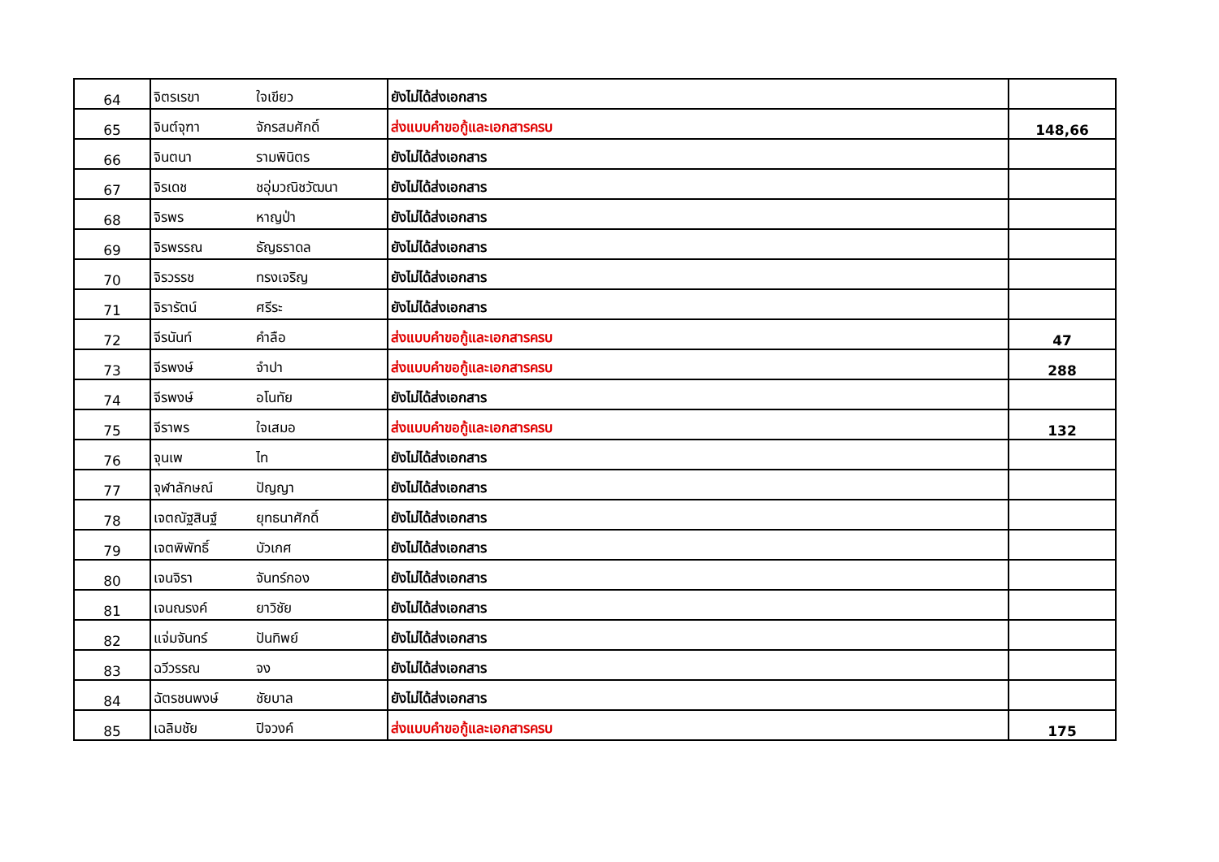| 64 | จิตรเรขา | ใจเขียว | ยังไม่ได้ส่งเอกสาร | |
| 65 | จินต์จุฑา | จักรสมศักดิ์ | ส่งแบบคำขอกู้และเอกสารครบ | 148,66 |
| 66 | จินตนา | รามพินิตร | ยังไม่ได้ส่งเอกสาร | |
| 67 | จิรเดช | ชอุ่มวณิชวัฒนา | ยังไม่ได้ส่งเอกสาร | |
| 68 | จิรพร | หาญป่า | ยังไม่ได้ส่งเอกสาร | |
| 69 | จิรพรรณ | ธัญธราดล | ยังไม่ได้ส่งเอกสาร | |
| 70 | จิรวรรช | ทรงเจริญ | ยังไม่ได้ส่งเอกสาร | |
| 71 | จิรารัตน์ | ศรีระ | ยังไม่ได้ส่งเอกสาร | |
| 72 | จีรนันท์ | คำลือ | ส่งแบบคำขอกู้และเอกสารครบ | 47 |
| 73 | จีรพงษ์ | จำปา | ส่งแบบคำขอกู้และเอกสารครบ | 288 |
| 74 | จีรพงษ์ | อโนทัย | ยังไม่ได้ส่งเอกสาร | |
| 75 | จีราพร | ใจเสมอ | ส่งแบบคำขอกู้และเอกสารครบ | 132 |
| 76 | จุนเพ | ไท | ยังไม่ได้ส่งเอกสาร | |
| 77 | จุฬาลักษณ์ | ปัญญา | ยังไม่ได้ส่งเอกสาร | |
| 78 | เจตณัฐสินฐ์ | ยุทธนาศักดิ์ | ยังไม่ได้ส่งเอกสาร | |
| 79 | เจตพิพัทธิ์ | บัวเกศ | ยังไม่ได้ส่งเอกสาร | |
| 80 | เจนจิรา | จันทร์กอง | ยังไม่ได้ส่งเอกสาร | |
| 81 | เจนณรงค์ | ยาวิชัย | ยังไม่ได้ส่งเอกสาร | |
| 82 | แจ่มจันทร์ | ปันทิพย์ | ยังไม่ได้ส่งเอกสาร | |
| 83 | ฉวีวรรณ | จง | ยังไม่ได้ส่งเอกสาร | |
| 84 | ฉัตรชนพงษ์ | ชัยบาล | ยังไม่ได้ส่งเอกสาร | |
| 85 | เฉลิมชัย | ปิจวงค์ | ส่งแบบคำขอกู้และเอกสารครบ | 175 |